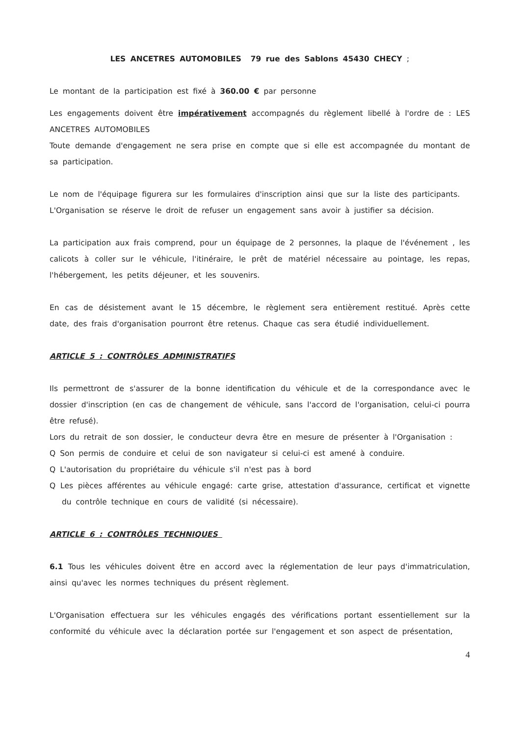LES ANCETRES AUTOMOBILES 79 rue des Sablons 45430 CHECY ;
Le montant de la participation est fixé à 360.00 € par personne
Les engagements doivent être impérativement accompagnés du règlement libellé à l'ordre de : LES ANCETRES AUTOMOBILES
Toute demande d'engagement ne sera prise en compte que si elle est accompagnée du montant de sa participation.
Le nom de l'équipage figurera sur les formulaires d'inscription ainsi que sur la liste des participants.
L'Organisation se réserve le droit de refuser un engagement sans avoir à justifier sa décision.
La participation aux frais comprend, pour un équipage de 2 personnes, la plaque de l'événement , les calicots à coller sur le véhicule, l'itinéraire, le prêt de matériel nécessaire au pointage, les repas, l'hébergement, les petits déjeuner, et les souvenirs.
En cas de désistement avant le 15 décembre, le règlement sera entièrement restitué. Après cette date, des frais d'organisation pourront être retenus. Chaque cas sera étudié individuellement.
ARTICLE 5 : CONTRÔLES ADMINISTRATIFS
Ils permettront de s'assurer de la bonne identification du véhicule et de la correspondance avec le dossier d'inscription (en cas de changement de véhicule, sans l'accord de l'organisation, celui-ci pourra être refusé).
Lors du retrait de son dossier, le conducteur devra être en mesure de présenter à l'Organisation :
Q Son permis de conduire et celui de son navigateur si celui-ci est amené à conduire.
Q L'autorisation du propriétaire du véhicule s'il n'est pas à bord
Q Les pièces afférentes au véhicule engagé: carte grise, attestation d'assurance, certificat et vignette du contrôle technique en cours de validité (si nécessaire).
ARTICLE 6 : CONTRÔLES TECHNIQUES
6.1 Tous les véhicules doivent être en accord avec la réglementation de leur pays d'immatriculation, ainsi qu'avec les normes techniques du présent règlement.
L'Organisation effectuera sur les véhicules engagés des vérifications portant essentiellement sur la conformité du véhicule avec la déclaration portée sur l'engagement et son aspect de présentation,
4